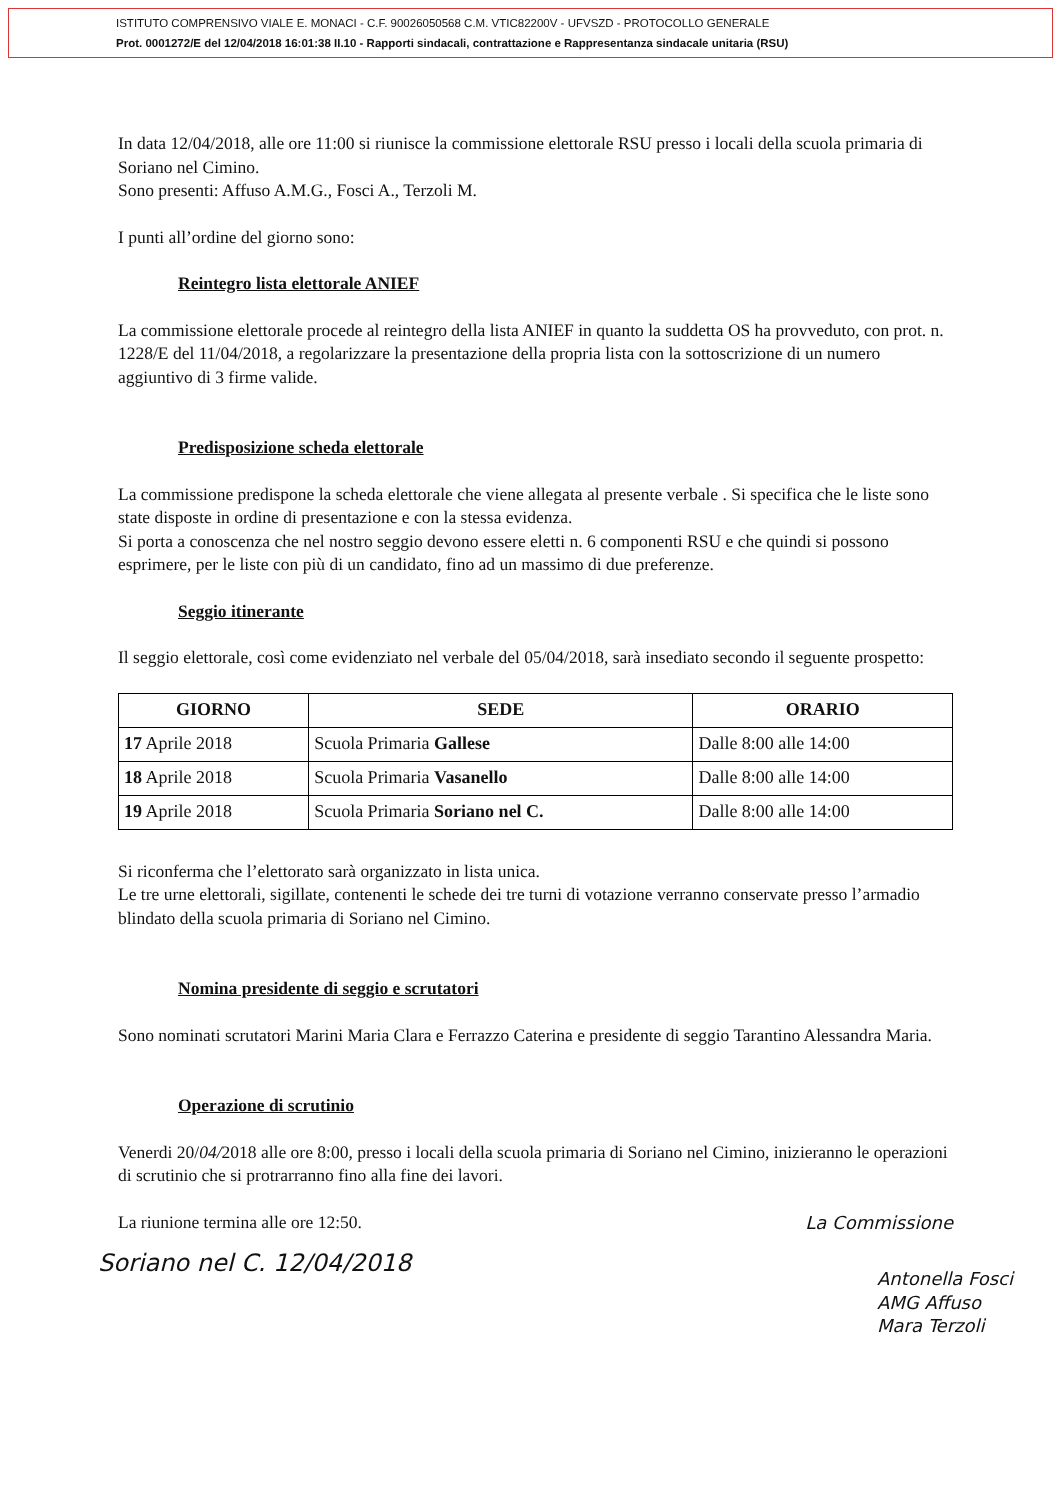ISTITUTO COMPRENSIVO VIALE E. MONACI - C.F. 90026050568 C.M. VTIC82200V - UFVSZD - PROTOCOLLO GENERALE
Prot. 0001272/E del 12/04/2018 16:01:38 II.10 - Rapporti sindacali, contrattazione e Rappresentanza sindacale unitaria (RSU)
In data 12/04/2018, alle ore 11:00 si riunisce la commissione elettorale RSU presso i locali della scuola primaria di Soriano nel Cimino.
Sono presenti: Affuso A.M.G., Fosci A., Terzoli M.
I punti all’ordine del giorno sono:
Reintegro lista elettorale ANIEF
La commissione elettorale procede al reintegro della lista ANIEF in quanto la suddetta OS ha provveduto, con prot. n. 1228/E del 11/04/2018, a regolarizzare la presentazione della propria lista con la sottoscrizione di un numero aggiuntivo di 3 firme valide.
Predisposizione scheda elettorale
La commissione predispone la scheda elettorale che viene allegata al presente verbale . Si specifica che le liste sono state disposte in ordine di presentazione e con la stessa evidenza.
Si porta a conoscenza che nel nostro seggio devono essere eletti n. 6 componenti RSU e che quindi si possono esprimere, per le liste con più di un candidato, fino ad un massimo di due preferenze.
Seggio itinerante
Il seggio elettorale, così come evidenziato nel verbale del 05/04/2018, sarà insediato secondo il seguente prospetto:
| GIORNO | SEDE | ORARIO |
| --- | --- | --- |
| 17 Aprile 2018 | Scuola Primaria Gallese | Dalle 8:00 alle 14:00 |
| 18 Aprile 2018 | Scuola Primaria Vasanello | Dalle 8:00 alle 14:00 |
| 19 Aprile 2018 | Scuola Primaria Soriano nel C. | Dalle 8:00 alle 14:00 |
Si riconferma che l’elettorato sarà organizzato in lista unica.
Le tre urne elettorali, sigillate, contenenti le schede dei tre turni di votazione verranno conservate presso l’armadio blindato della scuola primaria di Soriano nel Cimino.
Nomina presidente di seggio e scrutatori
Sono nominati scrutatori Marini Maria Clara e Ferrazzo Caterina e presidente di seggio Tarantino Alessandra Maria.
Operazione di scrutinio
Venerdi 20/04/2018 alle ore 8:00, presso i locali della scuola primaria di Soriano nel Cimino, inizieranno le operazioni di scrutinio che si protrarranno fino alla fine dei lavori.
La riunione termina alle ore 12:50.
La Commissione
Soriano nel C. 12/04/2018
Antonella Fosci
AMG Affuso
Mara Terzoli